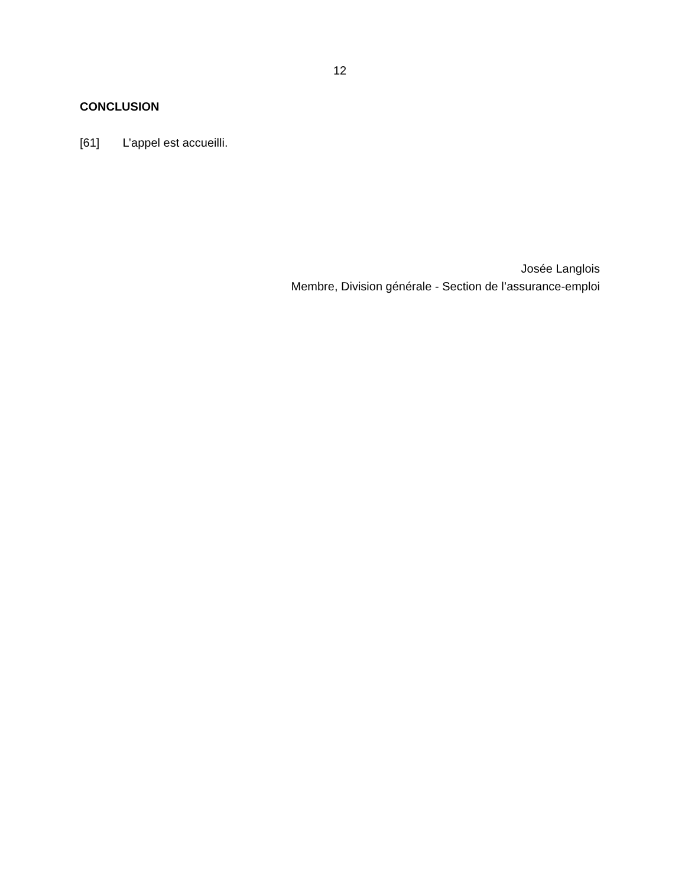12
CONCLUSION
[61] L’appel est accueilli.
Josée Langlois
Membre, Division générale - Section de l’assurance-emploi